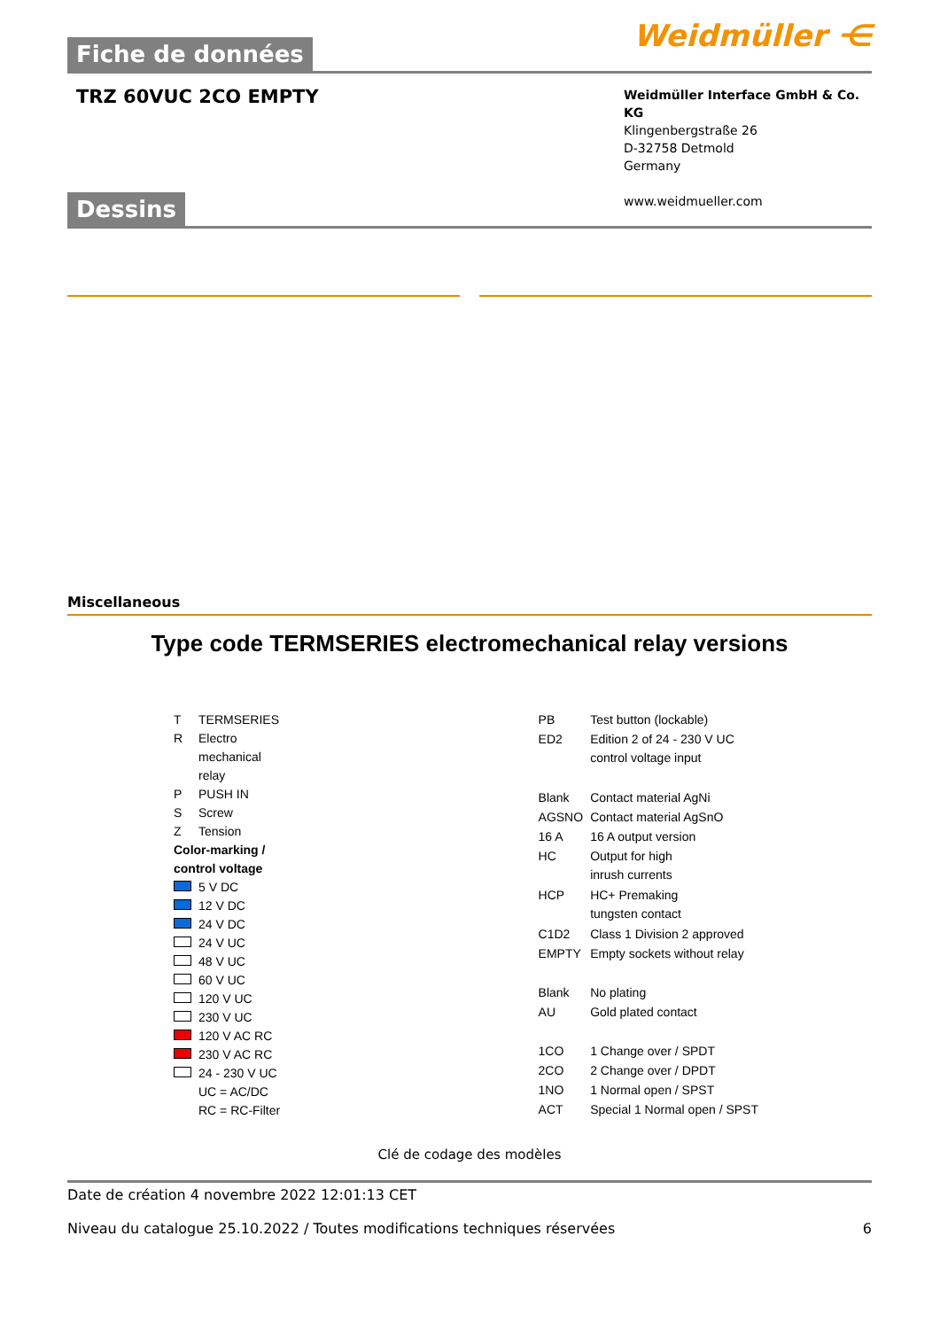Fiche de données
Weidmüller ⋲
TRZ 60VUC 2CO EMPTY
Weidmüller Interface GmbH & Co. KG
Klingenbergstraße 26
D-32758 Detmold
Germany
www.weidmueller.com
Dessins
Miscellaneous
Type code TERMSERIES electromechanical relay versions
| T | TERMSERIES |
| R | Electro mechanical relay |
| P | PUSH IN |
| S | Screw |
| Z | Tension |
| Color-marking / control voltage | |
| | 5 V DC |
| | 12 V DC |
| | 24 V DC |
| | 24 V UC |
| | 48 V UC |
| | 60 V UC |
| | 120 V UC |
| | 230 V UC |
| | 120 V AC RC |
| | 230 V AC RC |
| | 24 - 230 V UC |
| | UC = AC/DC RC = RC-Filter |
| PB | Test button (lockable) |
| ED2 | Edition 2 of 24 - 230 V UC control voltage input |
| Blank | Contact material AgNi |
| AGSNO | Contact material AgSnO |
| 16 A | 16 A output version |
| HC | Output for high inrush currents |
| HCP | HC+ Premaking tungsten contact |
| C1D2 | Class 1 Division 2 approved |
| EMPTY | Empty sockets without relay |
| Blank | No plating |
| AU | Gold plated contact |
| 1CO | 1 Change over / SPDT |
| 2CO | 2 Change over / DPDT |
| 1NO | 1 Normal open / SPST |
| ACT | Special 1 Normal open / SPST |
Clé de codage des modèles
Date de création 4 novembre 2022 12:01:13 CET
Niveau du catalogue 25.10.2022 / Toutes modifications techniques réservées 6